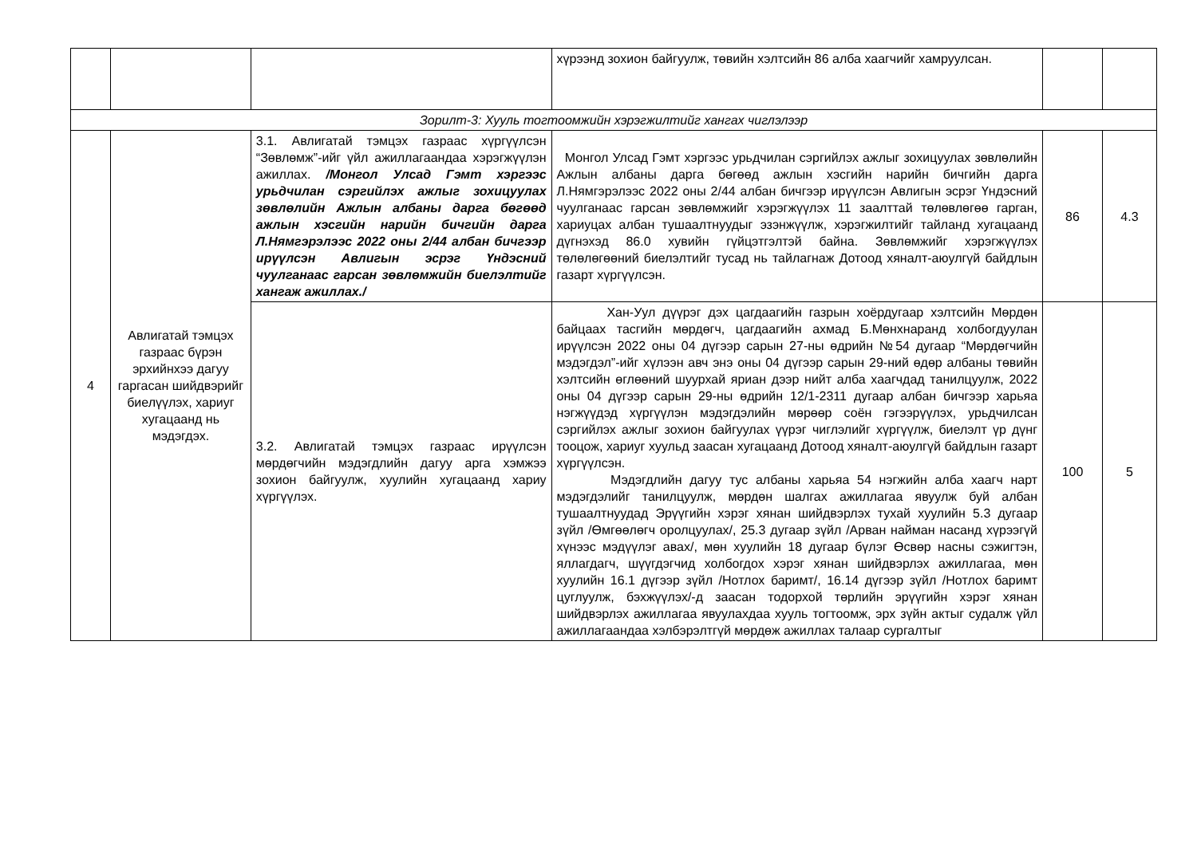| | | | хүрээнд зохион байгуулж, төвийн хэлтсийн 86 алба хаагчийг хамруулсан. | | |
| Зорилт-3: Хууль тогтоомжийн хэрэгжилтийг хангах чиглэлээр | | | | | |
| 4 | Авлигатай тэмцэх газраас бүрэн эрхийнхээ дагуу гаргасан шийдвэрийг биелүүлэх, хариуг хугацаанд нь мэдэгдэх. | 3.1. Авлигатай тэмцэх газраас хүргүүлсэн “Зөвлөмж”-ийг үйл ажиллагаандаа хэрэгжүүлэн ажиллах. /Монгол Улсад Гэмт хэргээс урьдчилан сэргийлэх ажлыг зохицуулах зөвлөлийн Ажлын албаны дарга бөгөөд ажлын хэсгийн нарийн бичгийн дарга Л.Нямгэрэлээс 2022 оны 2/44 албан бичгээр ирүүлсэн Авлигын эсрэг Үндэсний чуулганаас гарсан зөвлөмжийн биелэлтийг хангаж ажиллах./ | Монгол Улсад Гэмт хэргээс урьдчилан сэргийлэх ажлыг зохицуулах зөвлөлийн Ажлын албаны дарга бөгөөд ажлын хэсгийн нарийн бичгийн дарга Л.Нямгэрэлээс 2022 оны 2/44 албан бичгээр ирүүлсэн Авлигын эсрэг Үндэсний чуулганаас гарсан зөвлөмжийг хэрэгжүүлэх 11 заалттай төлөвлөгөө гарган, хариуцах албан тушаалтнуудыг эзэнжүүлж, хэрэгжилтийг тайланд хугацаанд дүгнэхэд 86.0 хувийн гүйцэтгэлтэй байна. Зөвлөмжийг хэрэгжүүлэх төлөлөгөөний биелэлтийг тусад нь тайлагнаж Дотоод хяналт-аюулгүй байдлын газарт хүргүүлсэн. | 86 | 4.3 |
| | | 3.2. Авлигатай тэмцэх газраас ирүүлсэн мөрдөгчийн мэдэгдлийн дагуу арга хэмжээ зохион байгуулж, хуулийн хугацаанд хариу хүргүүлэх. | Хан-Уул дүүрэг дэх цагдаагийн газрын хоёрдугаар хэлтсийн Мөрдөн байцаах тасгийн мөрдөгч, цагдаагийн ахмад Б.Мөнхнаранд холбогдуулан ирүүлсэн 2022 оны 04 дүгээр сарын 27-ны өдрийн №54 дугаар “Мөрдөгчийн мэдэгдэл”-ийг хүлээн авч энэ оны 04 дүгээр сарын 29-ний өдөр албаны төвийн хэлтсийн өглөөний шуурхай яриан дээр нийт алба хаагчдад танилцуулж, 2022 оны 04 дүгээр сарын 29-ны өдрийн 12/1-2311 дугаар албан бичгээр харьяа нэгжүүдэд хүргүүлэн мэдэгдэлийн мөрөөр соён гэгээрүүлэх, урьдчилсан сэргийлэх ажлыг зохион байгуулах үүрэг чиглэлийг хүргүүлж, биелэлт үр дүнг тооцож, хариуг хуульд заасан хугацаанд Дотоод хяналт-аюулгүй байдлын газарт хүргүүлсэн. Мэдэгдлийн дагуу тус албаны харьяа 54 нэгжийн алба хаагч нарт мэдэгдэлийг танилцуулж, мөрдөн шалгах ажиллагаа явуулж буй албан тушаалтнуудад Эрүүгийн хэрэг хянан шийдвэрлэх тухай хуулийн 5.3 дугаар зүйл /Өмгөөлөгч оролцуулах/, 25.3 дугаар зүйл /Арван найман насанд хүрээгүй хүнээс мэдүүлэг авах/, мөн хуулийн 18 дугаар бүлэг Өсвөр насны сэжигтэн, яллагдагч, шүүгдэгчид холбогдох хэрэг хянан шийдвэрлэх ажиллагаа, мөн хуулийн 16.1 дүгээр зүйл /Нотлох баримт/, 16.14 дүгээр зүйл /Нотлох баримт цуглуулж, бэхжүүлэх/-д заасан тодорхой төрлийн эрүүгийн хэрэг хянан шийдвэрлэх ажиллагаа явуулахдаа хууль тогтоомж, эрх зүйн актыг судалж үйл ажиллагаандаа хэлбэрэлтгүй мөрдөж ажиллах талаар сургалтыг | 100 | 5 |